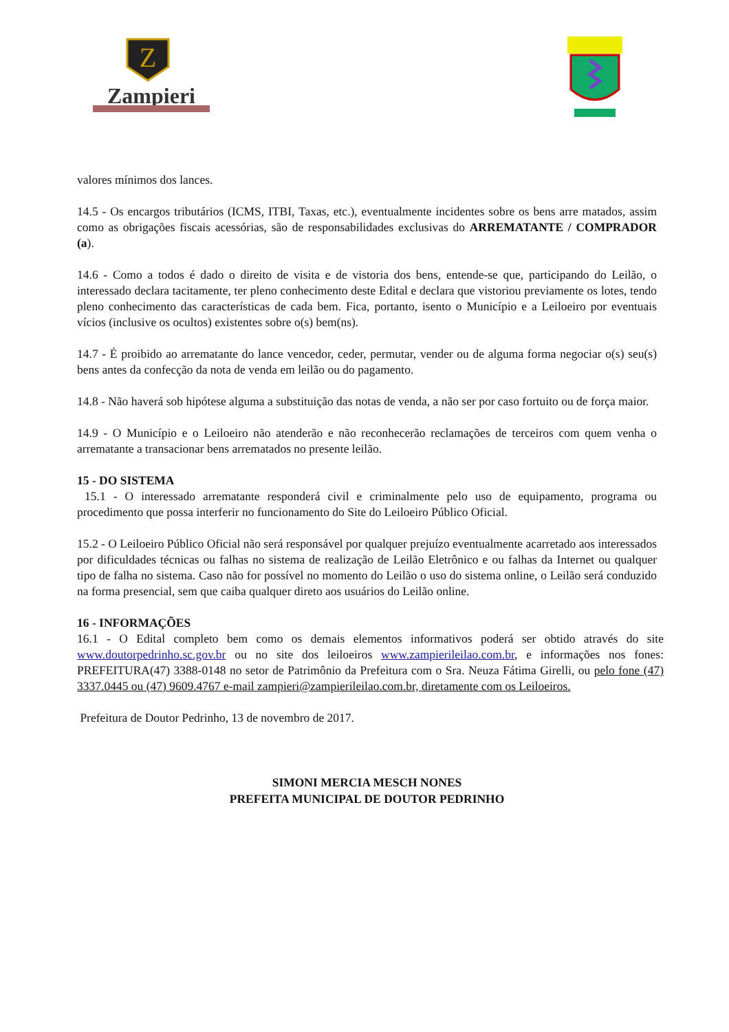Z
Zampieri
valores mínimos dos lances.
14.5 - Os encargos tributários (ICMS, ITBI, Taxas, etc.), eventualmente incidentes sobre os bens arre matados, assim como as obrigações fiscais acessórias, são de responsabilidades exclusivas do ARREMATANTE / COMPRADOR (a).
14.6 - Como a todos é dado o direito de visita e de vistoria dos bens, entende-se que, participando do Leilão, o interessado declara tacitamente, ter pleno conhecimento deste Edital e declara que vistoriou previamente os lotes, tendo pleno conhecimento das características de cada bem. Fica, portanto, isento o Município e a Leiloeiro por eventuais vícios (inclusive os ocultos) existentes sobre o(s) bem(ns).
14.7 - É proibido ao arrematante do lance vencedor, ceder, permutar, vender ou de alguma forma negociar o(s) seu(s) bens antes da confecção da nota de venda em leilão ou do pagamento.
14.8 - Não haverá sob hipótese alguma a substituição das notas de venda, a não ser por caso fortuito ou de força maior.
14.9 - O Município e o Leiloeiro não atenderão e não reconhecerão reclamações de terceiros com quem venha o arrematante a transacionar bens arrematados no presente leilão.
15 - DO SISTEMA
15.1 - O interessado arrematante responderá civil e criminalmente pelo uso de equipamento, programa ou procedimento que possa interferir no funcionamento do Site do Leiloeiro Público Oficial.
15.2 - O Leiloeiro Público Oficial não será responsável por qualquer prejuízo eventualmente acarretado aos interessados por dificuldades técnicas ou falhas no sistema de realização de Leilão Eletrônico e ou falhas da Internet ou qualquer tipo de falha no sistema. Caso não for possível no momento do Leilão o uso do sistema online, o Leilão será conduzido na forma presencial, sem que caiba qualquer direto aos usuários do Leilão online.
16 - INFORMAÇÕES
16.1 - O Edital completo bem como os demais elementos informativos poderá ser obtido através do site www.doutorpedrinho.sc.gov.br ou no site dos leiloeiros www.zampierileilao.com.br, e informações nos fones: PREFEITURA(47) 3388-0148 no setor de Patrimônio da Prefeitura com o Sra. Neuza Fátima Girelli, ou pelo fone (47) 3337.0445 ou (47) 9609.4767 e-mail zampieri@zampierileilao.com.br, diretamente com os Leiloeiros.
Prefeitura de Doutor Pedrinho, 13 de novembro de 2017.
SIMONI MERCIA MESCH NONES
PREFEITA MUNICIPAL DE DOUTOR PEDRINHO